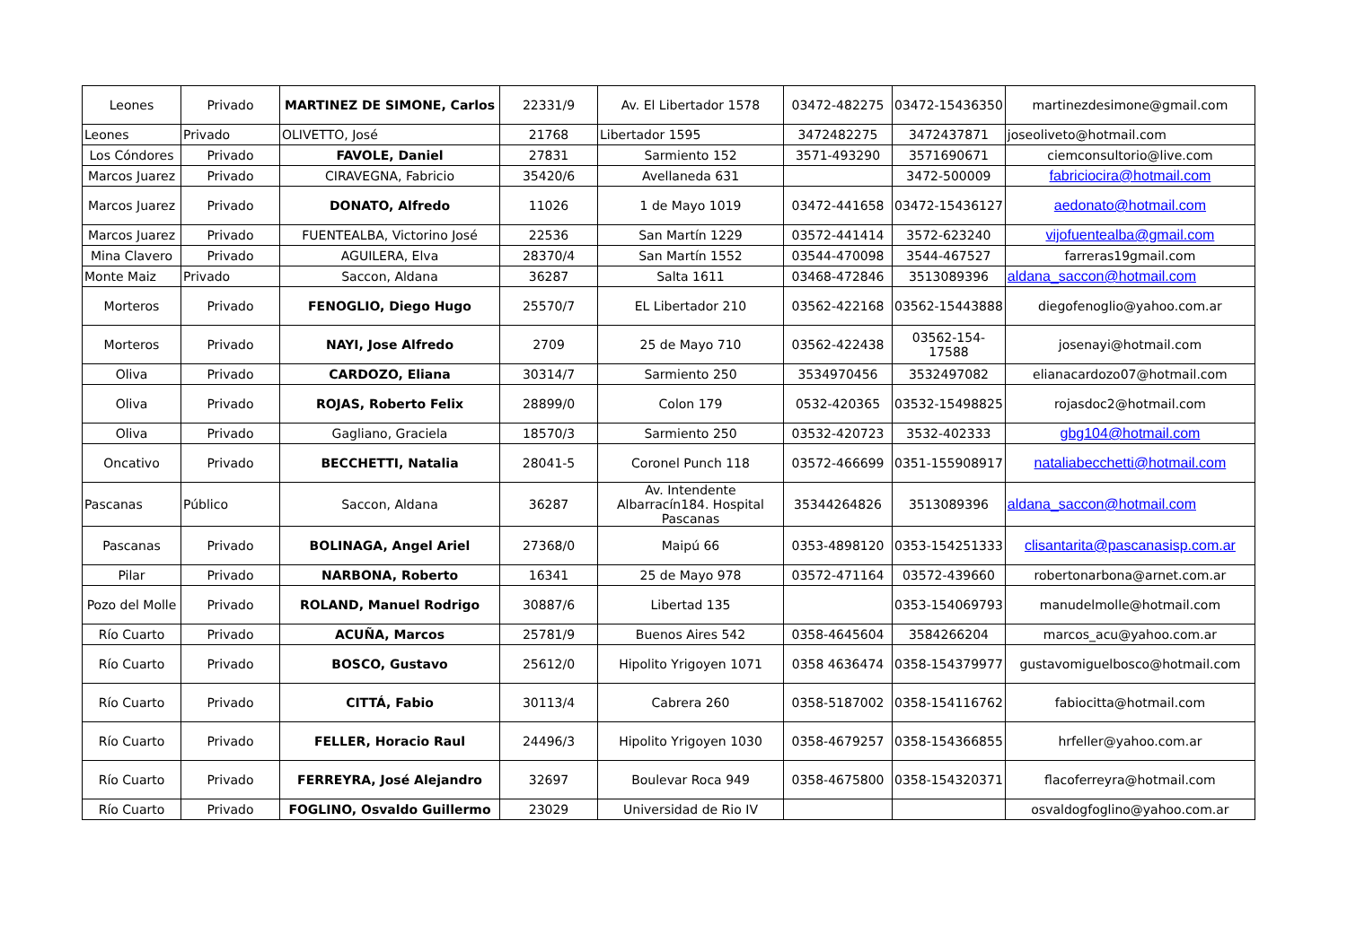| Leones | Privado | MARTINEZ DE SIMONE, Carlos | 22331/9 | Av. El Libertador 1578 | 03472-482275 | 03472-15436350 | martinezdesimone@gmail.com |
| Leones | Privado | OLIVETTO, José | 21768 | Libertador 1595 | 3472482275 | 3472437871 | joseoliveto@hotmail.com |
| Los Cóndores | Privado | FAVOLE, Daniel | 27831 | Sarmiento 152 | 3571-493290 | 3571690671 | ciemconsultorio@live.com |
| Marcos Juarez | Privado | CIRAVEGNA, Fabricio | 35420/6 | Avellaneda 631 | | 3472-500009 | fabriciocira@hotmail.com |
| Marcos Juarez | Privado | DONATO, Alfredo | 11026 | 1 de Mayo 1019 | 03472-441658 | 03472-15436127 | aedonato@hotmail.com |
| Marcos Juarez | Privado | FUENTEALBA, Victorino José | 22536 | San Martín 1229 | 03572-441414 | 3572-623240 | vijofuentealba@gmail.com |
| Mina Clavero | Privado | AGUILERA, Elva | 28370/4 | San Martín 1552 | 03544-470098 | 3544-467527 | farreras19gmail.com |
| Monte Maiz | Privado | Saccon, Aldana | 36287 | Salta 1611 | 03468-472846 | 3513089396 | aldana_saccon@hotmail.com |
| Morteros | Privado | FENOGLIO, Diego Hugo | 25570/7 | EL Libertador 210 | 03562-422168 | 03562-15443888 | diegofenoglio@yahoo.com.ar |
| Morteros | Privado | NAYI, Jose Alfredo | 2709 | 25 de Mayo 710 | 03562-422438 | 03562-154- 17588 | josenayi@hotmail.com |
| Oliva | Privado | CARDOZO, Eliana | 30314/7 | Sarmiento 250 | 3534970456 | 3532497082 | elianacardozo07@hotmail.com |
| Oliva | Privado | ROJAS, Roberto Felix | 28899/0 | Colon 179 | 0532-420365 | 03532-15498825 | rojasdoc2@hotmail.com |
| Oliva | Privado | Gagliano, Graciela | 18570/3 | Sarmiento 250 | 03532-420723 | 3532-402333 | gbg104@hotmail.com |
| Oncativo | Privado | BECCHETTI, Natalia | 28041-5 | Coronel Punch 118 | 03572-466699 | 0351-155908917 | nataliabecchetti@hotmail.com |
| Pascanas | Público | Saccon, Aldana | 36287 | Av. Intendente Albarracín184. Hospital Pascanas | 35344264826 | 3513089396 | aldana_saccon@hotmail.com |
| Pascanas | Privado | BOLINAGA, Angel Ariel | 27368/0 | Maipú 66 | 0353-4898120 | 0353-154251333 | clisantarita@pascanasisp.com.ar |
| Pilar | Privado | NARBONA, Roberto | 16341 | 25 de Mayo 978 | 03572-471164 | 03572-439660 | robertonarbona@arnet.com.ar |
| Pozo del Molle | Privado | ROLAND, Manuel Rodrigo | 30887/6 | Libertad 135 | | 0353-154069793 | manudelmolle@hotmail.com |
| Río Cuarto | Privado | ACUÑA, Marcos | 25781/9 | Buenos Aires 542 | 0358-4645604 | 3584266204 | marcos_acu@yahoo.com.ar |
| Río Cuarto | Privado | BOSCO, Gustavo | 25612/0 | Hipolito Yrigoyen 1071 | 0358 4636474 | 0358-154379977 | gustavomiguelbosco@hotmail.com |
| Río Cuarto | Privado | CITTÁ, Fabio | 30113/4 | Cabrera 260 | 0358-5187002 | 0358-154116762 | fabiocitta@hotmail.com |
| Río Cuarto | Privado | FELLER, Horacio Raul | 24496/3 | Hipolito Yrigoyen 1030 | 0358-4679257 | 0358-154366855 | hrfeller@yahoo.com.ar |
| Río Cuarto | Privado | FERREYRA, José Alejandro | 32697 | Boulevar Roca 949 | 0358-4675800 | 0358-154320371 | flacoferreyra@hotmail.com |
| Río Cuarto | Privado | FOGLINO, Osvaldo Guillermo | 23029 | Universidad de Rio IV | | | osvaldogfoglino@yahoo.com.ar |